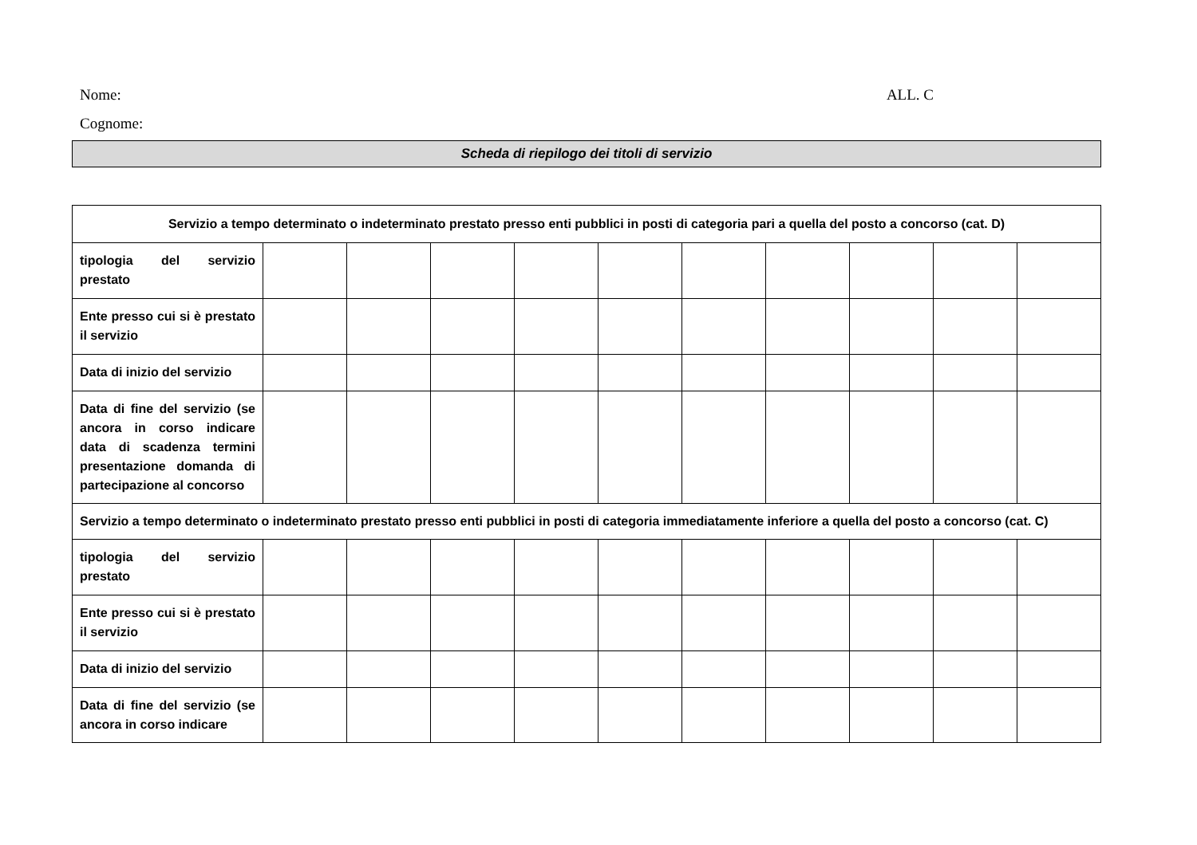Nome: ALL. C
Cognome:
Scheda di riepilogo dei titoli di servizio
| Servizio a tempo determinato o indeterminato prestato presso enti pubblici in posti di categoria pari a quella del posto a concorso (cat. D) | | | | | | | | | | |
| tipologia del servizio prestato | | | | | | | | | | |
| Ente presso cui si è prestato il servizio | | | | | | | | | | |
| Data di inizio del servizio | | | | | | | | | | |
| Data di fine del servizio (se ancora in corso indicare data di scadenza termini presentazione domanda di partecipazione al concorso | | | | | | | | | | |
| Servizio a tempo determinato o indeterminato prestato presso enti pubblici in posti di categoria immediatamente inferiore a quella del posto a concorso (cat. C) | | | | | | | | | | |
| tipologia del servizio prestato | | | | | | | | | | |
| Ente presso cui si è prestato il servizio | | | | | | | | | | |
| Data di inizio del servizio | | | | | | | | | | |
| Data di fine del servizio (se ancora in corso indicare | | | | | | | | | | |